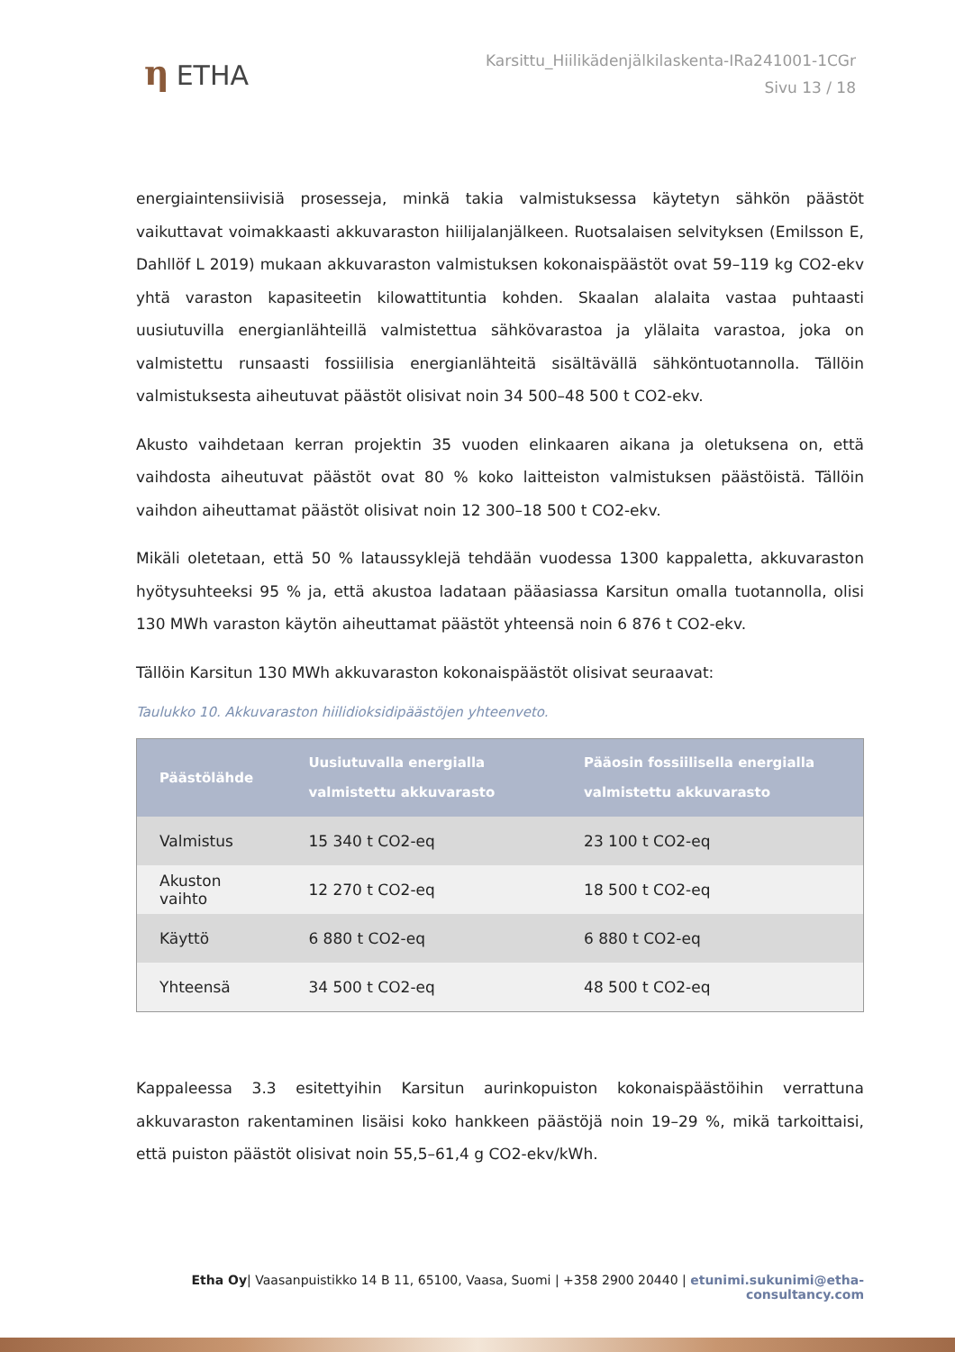η ETHA
Karsittu_Hiilikädenjälkilaskenta-IRa241001-1CGr
Sivu 13 / 18
energiaintensiivisiä prosesseja, minkä takia valmistuksessa käytetyn sähkön päästöt vaikuttavat voimakkaasti akkuvaraston hiilijalanjälkeen. Ruotsalaisen selvityksen (Emilsson E, Dahllöf L 2019) mukaan akkuvaraston valmistuksen kokonaispäästöt ovat 59–119 kg CO2-ekv yhtä varaston kapasiteetin kilowattituntia kohden. Skaalan alalaita vastaa puhtaasti uusiutuvilla energianlähteillä valmistettua sähkövarastoa ja ylälaita varastoa, joka on valmistettu runsaasti fossiilisia energianlähteitä sisältävällä sähköntuotannolla. Tällöin valmistuksesta aiheutuvat päästöt olisivat noin 34 500–48 500 t CO2-ekv.
Akusto vaihdetaan kerran projektin 35 vuoden elinkaaren aikana ja oletuksena on, että vaihdosta aiheutuvat päästöt ovat 80 % koko laitteiston valmistuksen päästöistä. Tällöin vaihdon aiheuttamat päästöt olisivat noin 12 300–18 500 t CO2-ekv.
Mikäli oletetaan, että 50 % lataussyklejä tehdään vuodessa 1300 kappaletta, akkuvaraston hyötysuhteeksi 95 % ja, että akustoa ladataan pääasiassa Karsitun omalla tuotannolla, olisi 130 MWh varaston käytön aiheuttamat päästöt yhteensä noin 6 876 t CO2-ekv.
Tällöin Karsitun 130 MWh akkuvaraston kokonaispäästöt olisivat seuraavat:
Taulukko 10. Akkuvaraston hiilidioksidipäästöjen yhteenveto.
| Päästölähde | Uusiutuvalla energialla valmistettu akkuvarasto | Pääosin fossiilisella energialla valmistettu akkuvarasto |
| --- | --- | --- |
| Valmistus | 15 340 t CO2-eq | 23 100 t CO2-eq |
| Akuston vaihto | 12 270 t CO2-eq | 18 500 t CO2-eq |
| Käyttö | 6 880 t CO2-eq | 6 880 t CO2-eq |
| Yhteensä | 34 500 t CO2-eq | 48 500 t CO2-eq |
Kappaleessa 3.3 esitettyihin Karsitun aurinkopuiston kokonaispäästöihin verrattuna akkuvaraston rakentaminen lisäisi koko hankkeen päästöjä noin 19–29 %, mikä tarkoittaisi, että puiston päästöt olisivat noin 55,5–61,4 g CO2-ekv/kWh.
Etha Oy| Vaasanpuistikko 14 B 11, 65100, Vaasa, Suomi | +358 2900 20440 | etunimi.sukunimi@etha-consultancy.com